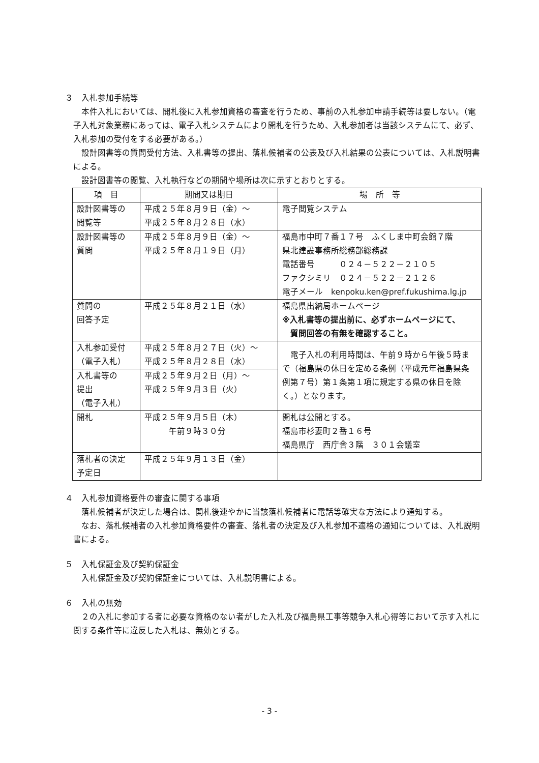３　入札参加手続等
本件入札においては、開札後に入札参加資格の審査を行うため、事前の入札参加申請手続等は要しない。（電子入札対象業務にあっては、電子入札システムにより開札を行うため、入札参加者は当該システムにて、必ず、入札参加の受付をする必要がある。）
設計図書等の質問受付方法、入札書等の提出、落札候補者の公表及び入札結果の公表については、入札説明書による。
設計図書等の閲覧、入札執行などの期間や場所は次に示すとおりとする。
| 項 目 | 期間又は期日 | 場 所 等 |
| --- | --- | --- |
| 設計図書等の 閲覧等 | 平成２５年８月９日（金）～ 平成２５年８月２８日（水） | 電子閲覧システム |
| 設計図書等の 質問 | 平成２５年８月９日（金）～ 平成２５年８月１９日（月） | 福島市中町７番１７号 ふくしま中町会館７階 県北建設事務所総務部総務課 電話番号 ０２４－５２２－２１０５ ファクシミリ ０２４－５２２－２１２６ 電子メール kenpoku.ken@pref.fukushima.lg.jp |
| 質問の 回答予定 | 平成２５年８月２１日（水） | 福島県出納局ホームページ ※入札書等の提出前に、必ずホームページにて、 質問回答の有無を確認すること。 |
| 入札参加受付 （電子入札） | 平成２５年８月２７日（火）～ 平成２５年８月２８日（水） | 電子入札の利用時間は、午前９時から午後５時まで（福島県の休日を定める条例（平成元年福島県条例第７号）第１条第１項に規定する県の休日を除く。）となります。 |
| 入札書等の 提出 （電子入札） | 平成２５年９月２日（月）～ 平成２５年９月３日（火） | |
| 開札 | 平成２５年９月５日（木） 午前９時３０分 | 開札は公開とする。 福島市杉妻町２番１６号 福島県庁 西庁舎３階 ３０１会議室 |
| 落札者の決定 予定日 | 平成２５年９月１３日（金） | |
４　入札参加資格要件の審査に関する事項
落札候補者が決定した場合は、開札後速やかに当該落札候補者に電話等確実な方法により通知する。
なお、落札候補者の入札参加資格要件の審査、落札者の決定及び入札参加不適格の通知については、入札説明書による。
５　入札保証金及び契約保証金
入札保証金及び契約保証金については、入札説明書による。
６　入札の無効
２の入札に参加する者に必要な資格のない者がした入札及び福島県工事等競争入札心得等において示す入札に関する条件等に違反した入札は、無効とする。
- 3 -